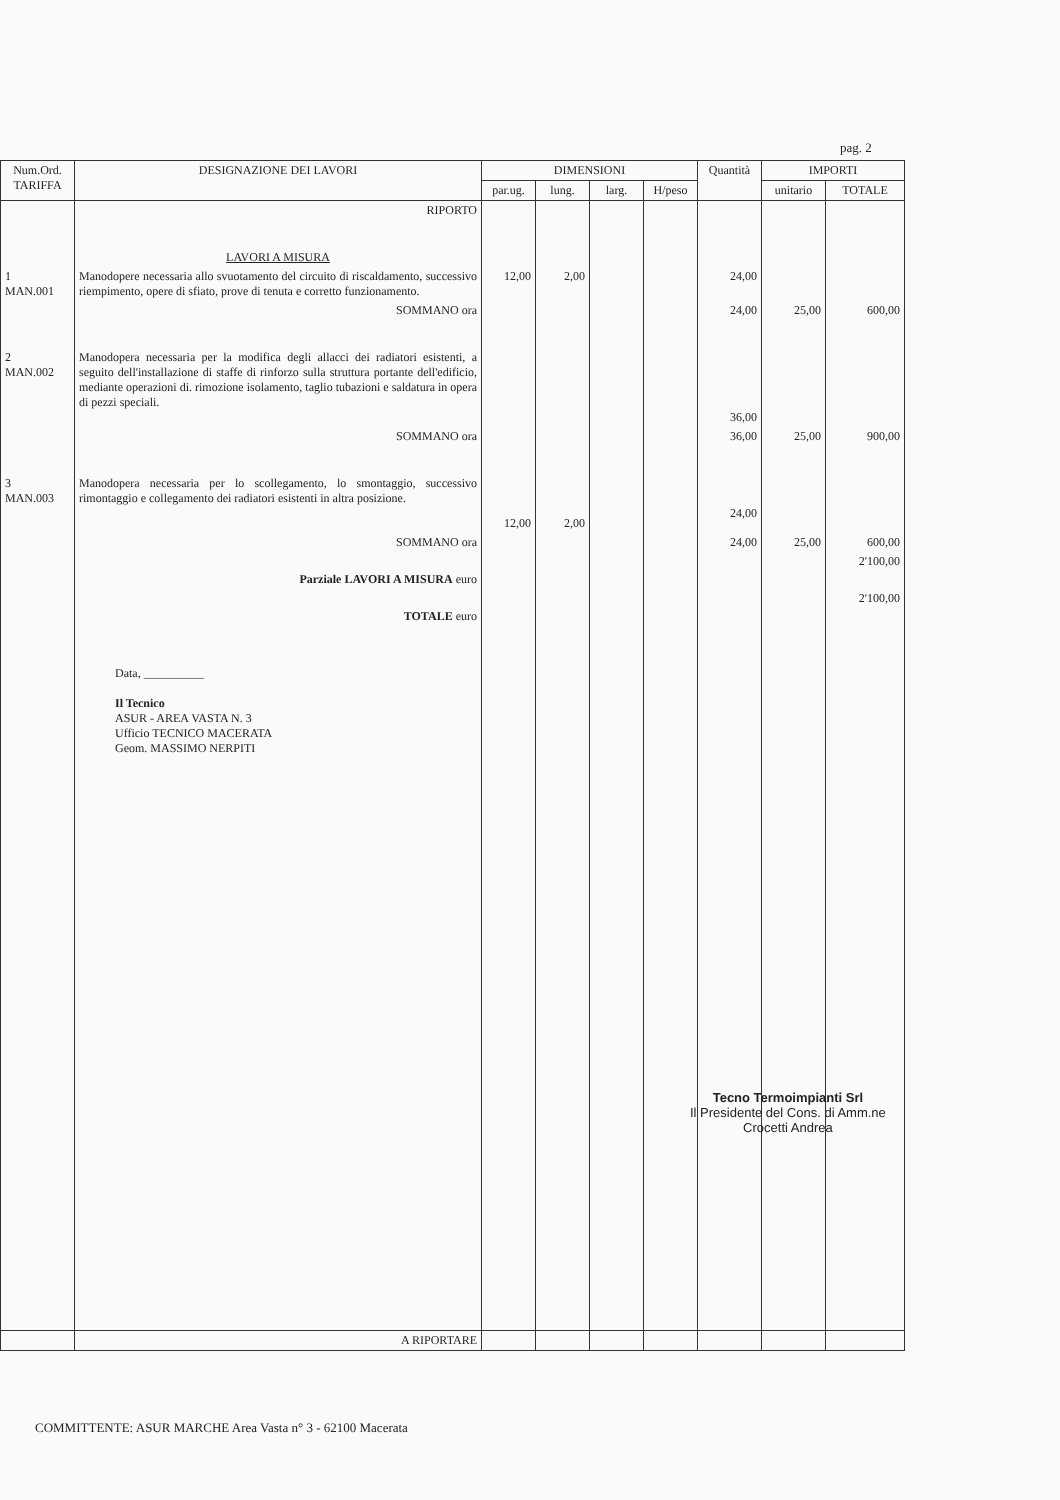pag. 2
| Num.Ord. TARIFFA | DESIGNAZIONE DEI LAVORI | DIMENSIONI | | | | Quantità | IMPORTI | |
| --- | --- | --- | --- | --- | --- | --- | --- | --- |
| | | par.ug. | lung. | larg. | H/peso | | unitario | TOTALE |
| | RIPORTO | | | | | | | |
| | LAVORI A MISURA | | | | | | | |
| 1 MAN.001 | Manodopere necessaria allo svuotamento del circuito di riscaldamento, successivo riempimento, opere di sfiato, prove di tenuta e corretto funzionamento. | 12,00 | 2,00 | | | 24,00 | | |
| | SOMMANO ora | | | | | 24,00 | 25,00 | 600,00 |
| 2 MAN.002 | Manodopera necessaria per la modifica degli allacci dei radiatori esistenti, a seguito dell'installazione di staffe di rinforzo sulla struttura portante dell'edificio, mediante operazioni di. rimozione isolamento, taglio tubazioni e saldatura in opera di pezzi speciali. | | | | | 36,00 | | |
| | SOMMANO ora | | | | | 36,00 | 25,00 | 900,00 |
| 3 MAN.003 | Manodopera necessaria per lo scollegamento, lo smontaggio, successivo rimontaggio e collegamento dei radiatori esistenti in altra posizione. | 12,00 | 2,00 | | | 24,00 | | |
| | SOMMANO ora | | | | | 24,00 | 25,00 | 600,00 |
| | Parziale LAVORI A MISURA euro | | | | | | | 2'100,00 |
| | TOTALE euro | | | | | | | 2'100,00 |
| | Data, __________ Il Tecnico ASUR - AREA VASTA N. 3 Ufficio TECNICO MACERATA Geom. MASSIMO NERPITI | | | | | | | |
| | A RIPORTARE | | | | | | | |
Tecno Termoimpianti Srl
Il Presidente del Cons. di Amm.ne
Crocetti Andrea
COMMITTENTE: ASUR MARCHE Area Vasta n° 3 - 62100 Macerata